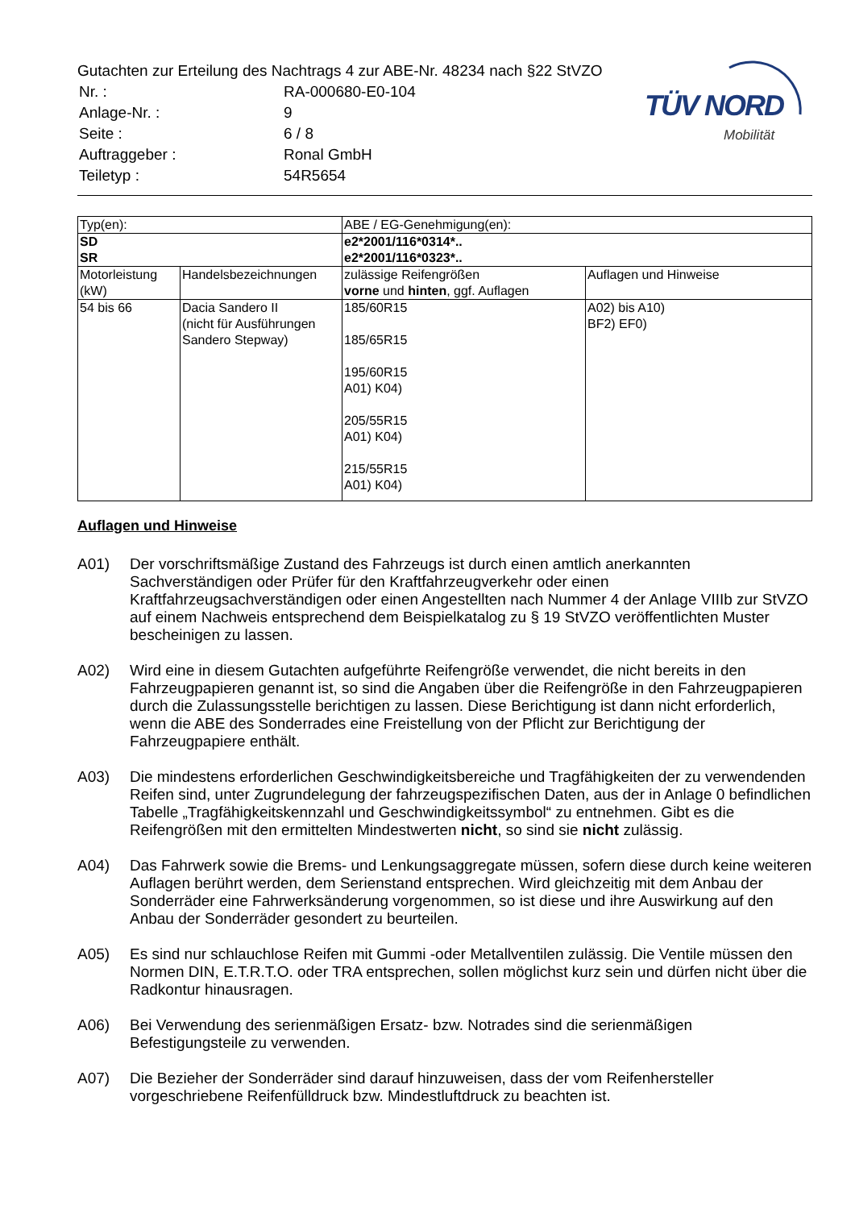Gutachten zur Erteilung des Nachtrags 4 zur ABE-Nr. 48234 nach §22 StVZO
| Nr. : | RA-000680-E0-104 |
| Anlage-Nr. : | 9 |
| Seite : | 6 / 8 |
| Auftraggeber : | Ronal GmbH |
| Teiletyp : | 54R5654 |
TÜV NORD
Mobilität
| Typ(en): | | ABE / EG-Genehmigung(en): | |
| SD SR | | e2*2001/116*0314*.. e2*2001/116*0323*.. | |
| Motorleistung (kW) | Handelsbezeichnungen | zulässige Reifengrößen vorne und hinten , ggf. Auflagen | Auflagen und Hinweise |
| 54 bis 66 | Dacia Sandero II (nicht für Ausführungen Sandero Stepway) | 185/60R15 185/65R15 195/60R15 A01) K04) 205/55R15 A01) K04) 215/55R15 A01) K04) | A02) bis A10) BF2) EF0) |
Auflagen und Hinweise
A01) Der vorschriftsmäßige Zustand des Fahrzeugs ist durch einen amtlich anerkannten Sachverständigen oder Prüfer für den Kraftfahrzeugverkehr oder einen Kraftfahrzeugsachverständigen oder einen Angestellten nach Nummer 4 der Anlage VIIIb zur StVZO auf einem Nachweis entsprechend dem Beispielkatalog zu § 19 StVZO veröffentlichten Muster bescheinigen zu lassen.
A02) Wird eine in diesem Gutachten aufgeführte Reifengröße verwendet, die nicht bereits in den Fahrzeugpapieren genannt ist, so sind die Angaben über die Reifengröße in den Fahrzeugpapieren durch die Zulassungsstelle berichtigen zu lassen. Diese Berichtigung ist dann nicht erforderlich, wenn die ABE des Sonderrades eine Freistellung von der Pflicht zur Berichtigung der Fahrzeugpapiere enthält.
A03) Die mindestens erforderlichen Geschwindigkeitsbereiche und Tragfähigkeiten der zu verwendenden Reifen sind, unter Zugrundelegung der fahrzeugspezifischen Daten, aus der in Anlage 0 befindlichen Tabelle „Tragfähigkeitskennzahl und Geschwindigkeitssymbol“ zu entnehmen. Gibt es die Reifengrößen mit den ermittelten Mindestwerten nicht, so sind sie nicht zulässig.
A04) Das Fahrwerk sowie die Brems- und Lenkungsaggregate müssen, sofern diese durch keine weiteren Auflagen berührt werden, dem Serienstand entsprechen. Wird gleichzeitig mit dem Anbau der Sonderräder eine Fahrwerksänderung vorgenommen, so ist diese und ihre Auswirkung auf den Anbau der Sonderräder gesondert zu beurteilen.
A05) Es sind nur schlauchlose Reifen mit Gummi -oder Metallventilen zulässig. Die Ventile müssen den Normen DIN, E.T.R.T.O. oder TRA entsprechen, sollen möglichst kurz sein und dürfen nicht über die Radkontur hinausragen.
A06) Bei Verwendung des serienmäßigen Ersatz- bzw. Notrades sind die serienmäßigen Befestigungsteile zu verwenden.
A07) Die Bezieher der Sonderräder sind darauf hinzuweisen, dass der vom Reifenhersteller vorgeschriebene Reifenfülldruck bzw. Mindestluftdruck zu beachten ist.